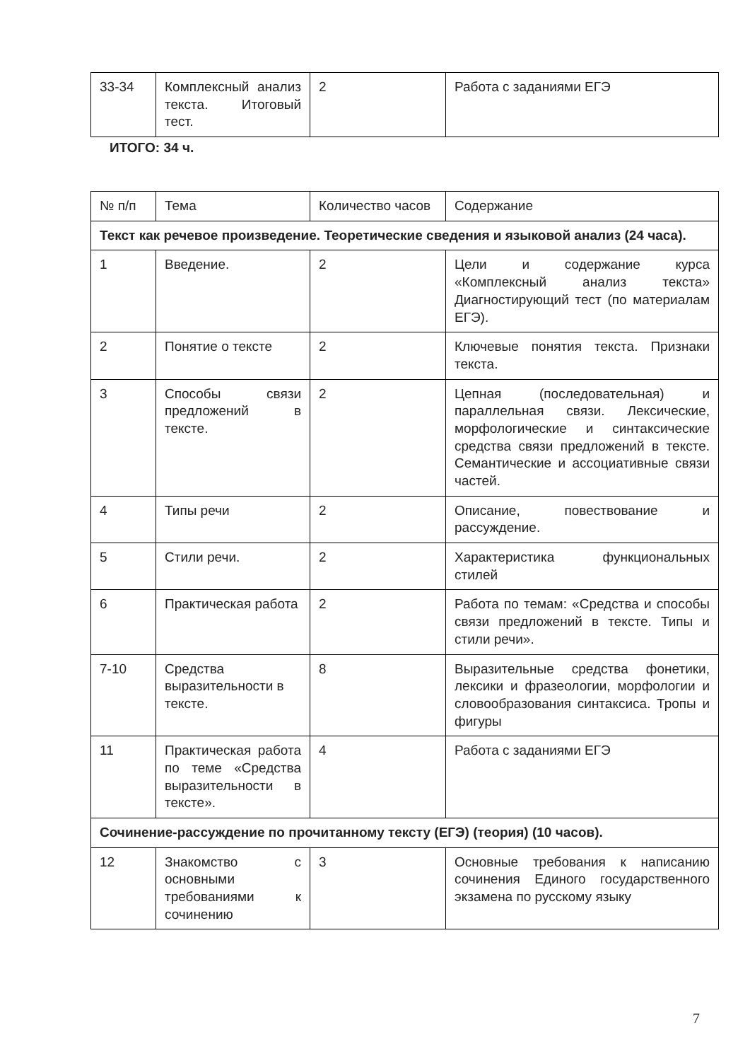| 33-34 | Комплексный анализ текста. Итоговый тест. | 2 | Работа с заданиями ЕГЭ |
ИТОГО: 34 ч.
| № п/п | Тема | Количество часов | Содержание |
| --- | --- | --- | --- |
| Текст как речевое произведение. Теоретические сведения и языковой анализ (24 часа). | | | |
| 1 | Введение. | 2 | Цели и содержание курса «Комплексный анализ текста» Диагностирующий тест (по материалам ЕГЭ). |
| 2 | Понятие о тексте | 2 | Ключевые понятия текста. Признаки текста. |
| 3 | Способы связи предложений в тексте. | 2 | Цепная (последовательная) и параллельная связи. Лексические, морфологические и синтаксические средства связи предложений в тексте. Семантические и ассоциативные связи частей. |
| 4 | Типы речи | 2 | Описание, повествование и рассуждение. |
| 5 | Стили речи. | 2 | Характеристика функциональных стилей |
| 6 | Практическая работа | 2 | Работа по темам: «Средства и способы связи предложений в тексте. Типы и стили речи». |
| 7-10 | Средства выразительности в тексте. | 8 | Выразительные средства фонетики, лексики и фразеологии, морфологии и словообразования синтаксиса. Тропы и фигуры |
| 11 | Практическая работа по теме «Средства выразительности в тексте». | 4 | Работа с заданиями ЕГЭ |
| Сочинение-рассуждение по прочитанному тексту (ЕГЭ) (теория) (10 часов). | | | |
| 12 | Знакомство с основными требованиями к сочинению | 3 | Основные требования к написанию сочинения Единого государственного экзамена по русскому языку |
7